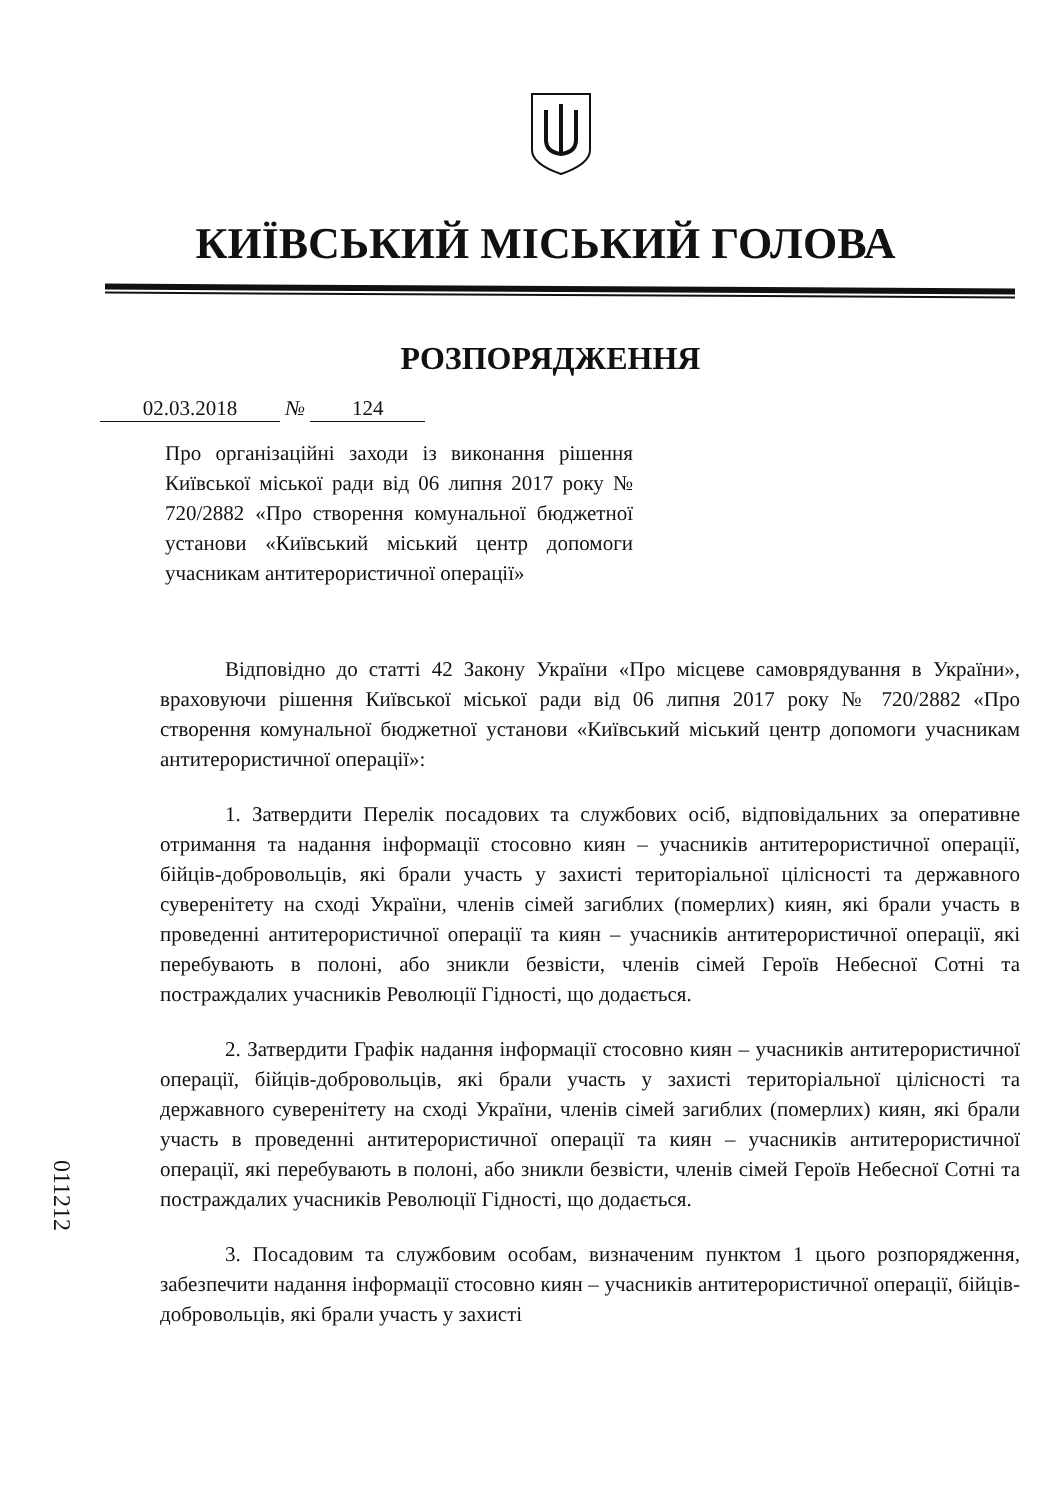КИЇВСЬКИЙ МІСЬКИЙ ГОЛОВА
РОЗПОРЯДЖЕННЯ
02.03.2018 № 124
Про організаційні заходи із виконання рішення Київської міської ради від 06 липня 2017 року № 720/2882 «Про створення комунальної бюджетної установи «Київський міський центр допомоги учасникам антитерористичної операції»
Відповідно до статті 42 Закону України «Про місцеве самоврядування в України», враховуючи рішення Київської міської ради від 06 липня 2017 року № 720/2882 «Про створення комунальної бюджетної установи «Київський міський центр допомоги учасникам антитерористичної операції»:
1. Затвердити Перелік посадових та службових осіб, відповідальних за оперативне отримання та надання інформації стосовно киян – учасників антитерористичної операції, бійців-добровольців, які брали участь у захисті територіальної цілісності та державного суверенітету на сході України, членів сімей загиблих (померлих) киян, які брали участь в проведенні антитерористичної операції та киян – учасників антитерористичної операції, які перебувають в полоні, або зникли безвісти, членів сімей Героїв Небесної Сотні та постраждалих учасників Революції Гідності, що додається.
2. Затвердити Графік надання інформації стосовно киян – учасників антитерористичної операції, бійців-добровольців, які брали участь у захисті територіальної цілісності та державного суверенітету на сході України, членів сімей загиблих (померлих) киян, які брали участь в проведенні антитерористичної операції та киян – учасників антитерористичної операції, які перебувають в полоні, або зникли безвісти, членів сімей Героїв Небесної Сотні та постраждалих учасників Революції Гідності, що додається.
3. Посадовим та службовим особам, визначеним пунктом 1 цього розпорядження, забезпечити надання інформації стосовно киян – учасників антитерористичної операції, бійців-добровольців, які брали участь у захисті
011212